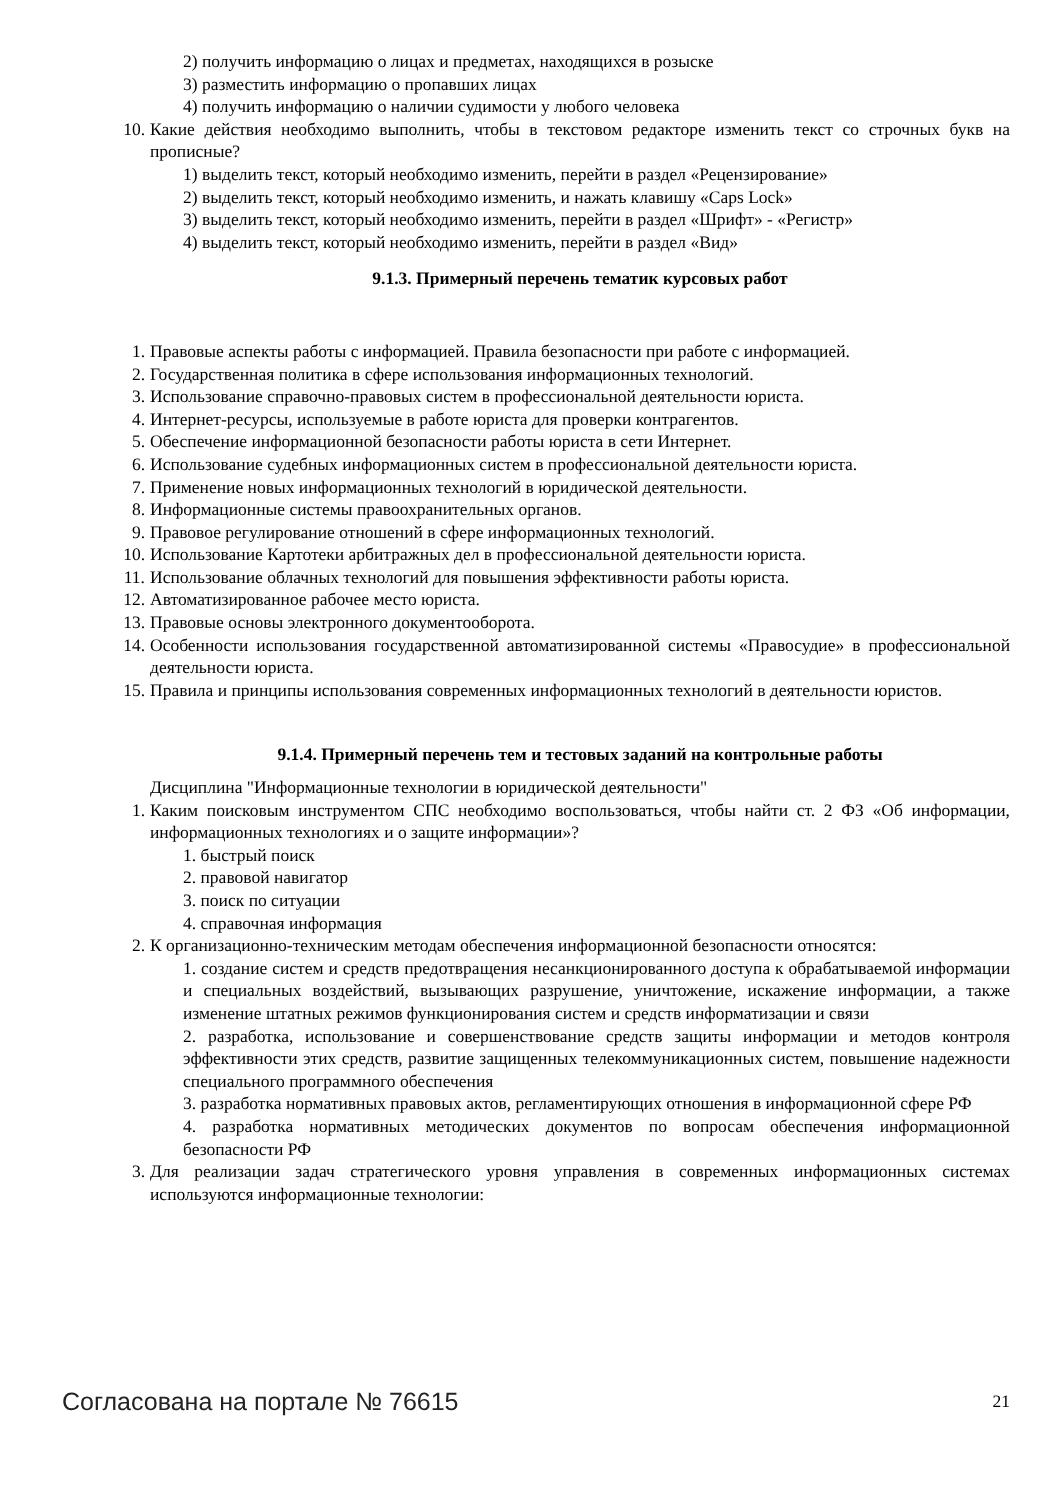2) получить информацию о лицах и предметах, находящихся в розыске
3) разместить информацию о пропавших лицах
4) получить информацию о наличии судимости у любого человека
10. Какие действия необходимо выполнить, чтобы в текстовом редакторе изменить текст со строчных букв на прописные?
1) выделить текст, который необходимо изменить, перейти в раздел «Рецензирование»
2) выделить текст, который необходимо изменить, и нажать клавишу «Caps Lock»
3) выделить текст, который необходимо изменить, перейти в раздел «Шрифт» - «Регистр»
4) выделить текст, который необходимо изменить, перейти в раздел «Вид»
9.1.3. Примерный перечень тематик курсовых работ
1. Правовые аспекты работы с информацией. Правила безопасности при работе с информацией.
2. Государственная политика в сфере использования информационных технологий.
3. Использование справочно-правовых систем в профессиональной деятельности юриста.
4. Интернет-ресурсы, используемые в работе юриста для проверки контрагентов.
5. Обеспечение информационной безопасности работы юриста в сети Интернет.
6. Использование судебных информационных систем в профессиональной деятельности юриста.
7. Применение новых информационных технологий в юридической деятельности.
8. Информационные системы правоохранительных органов.
9. Правовое регулирование отношений в сфере информационных технологий.
10. Использование Картотеки арбитражных дел в профессиональной деятельности юриста.
11. Использование облачных технологий для повышения эффективности работы юриста.
12. Автоматизированное рабочее место юриста.
13. Правовые основы электронного документооборота.
14. Особенности использования государственной автоматизированной системы «Правосудие» в профессиональной деятельности юриста.
15. Правила и принципы использования современных информационных технологий в деятельности юристов.
9.1.4. Примерный перечень тем и тестовых заданий на контрольные работы
Дисциплина "Информационные технологии в юридической деятельности"
1. Каким поисковым инструментом СПС необходимо воспользоваться, чтобы найти ст. 2 ФЗ «Об информации, информационных технологиях и о защите информации»?
1. быстрый поиск
2. правовой навигатор
3. поиск по ситуации
4. справочная информация
2. К организационно-техническим методам обеспечения информационной безопасности относятся:
1. создание систем и средств предотвращения несанкционированного доступа к обрабатываемой информации и специальных воздействий, вызывающих разрушение, уничтожение, искажение информации, а также изменение штатных режимов функционирования систем и средств информатизации и связи
2. разработка, использование и совершенствование средств защиты информации и методов контроля эффективности этих средств, развитие защищенных телекоммуникационных систем, повышение надежности специального программного обеспечения
3. разработка нормативных правовых актов, регламентирующих отношения в информационной сфере РФ
4. разработка нормативных методических документов по вопросам обеспечения информационной безопасности РФ
3. Для реализации задач стратегического уровня управления в современных информационных системах используются информационные технологии:
Согласована на портале № 76615 21